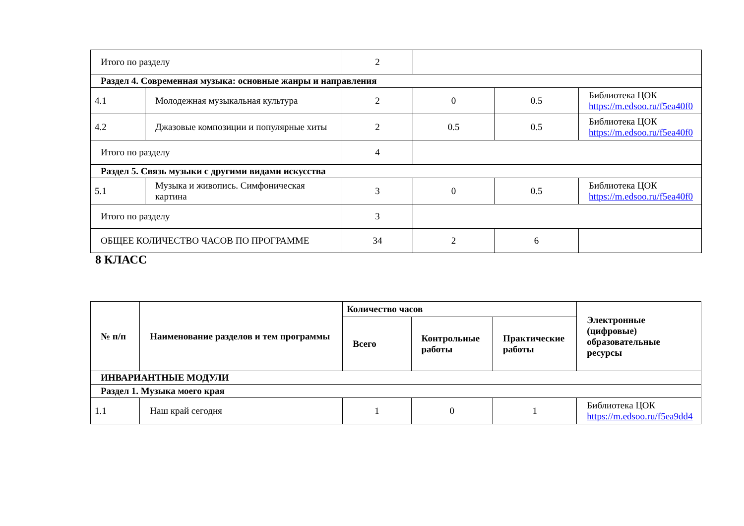| Итого по разделу | | 2 | | | |
| Раздел 4. Современная музыка: основные жанры и направления | | | | | |
| 4.1 | Молодежная музыкальная культура | 2 | 0 | 0.5 | Библиотека ЦОК https://m.edsoo.ru/f5ea40f0 |
| 4.2 | Джазовые композиции и популярные хиты | 2 | 0.5 | 0.5 | Библиотека ЦОК https://m.edsoo.ru/f5ea40f0 |
| Итого по разделу | | 4 | | | |
| Раздел 5. Связь музыки с другими видами искусства | | | | | |
| 5.1 | Музыка и живопись. Симфоническая картина | 3 | 0 | 0.5 | Библиотека ЦОК https://m.edsoo.ru/f5ea40f0 |
| Итого по разделу | | 3 | | | |
| ОБЩЕЕ КОЛИЧЕСТВО ЧАСОВ ПО ПРОГРАММЕ | | 34 | 2 | 6 | |
8 КЛАСС
| № п/п | Наименование разделов и тем программы | Количество часов | | | Электронные (цифровые) образовательные ресурсы |
| --- | --- | --- | --- | --- | --- |
| | | Всего | Контрольные работы | Практические работы | |
| ИНВАРИАНТНЫЕ МОДУЛИ | | | | | |
| Раздел 1. Музыка моего края | | | | | |
| 1.1 | Наш край сегодня | 1 | 0 | 1 | Библиотека ЦОК https://m.edsoo.ru/f5ea9dd4 |